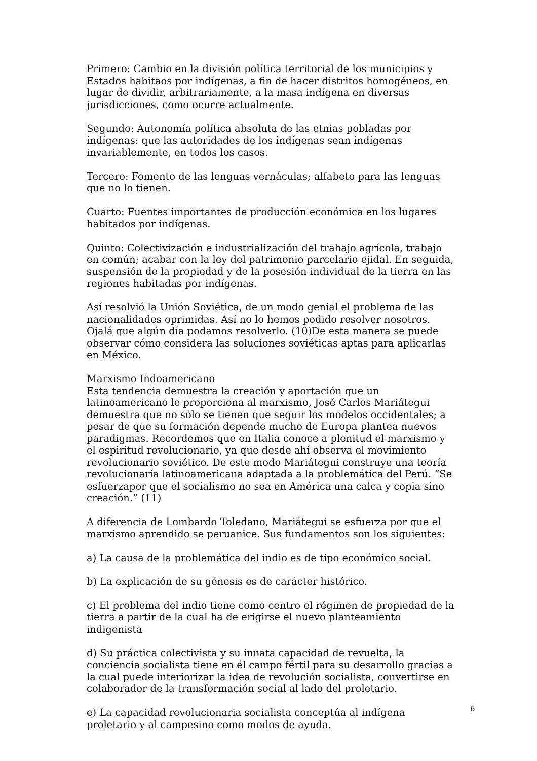Primero: Cambio en la división política territorial de los municipios y Estados habitaos por indígenas, a fin de hacer distritos homogéneos, en lugar de dividir, arbitrariamente, a la masa indígena en diversas jurisdicciones, como ocurre actualmente.
Segundo: Autonomía política absoluta de las etnias pobladas por indígenas: que las autoridades de los indígenas sean indígenas invariablemente, en todos los casos.
Tercero: Fomento de las lenguas vernáculas; alfabeto para las lenguas que no lo tienen.
Cuarto: Fuentes importantes de producción económica en los lugares habitados por indígenas.
Quinto: Colectivización e industrialización del trabajo agrícola, trabajo en común; acabar con la ley del patrimonio parcelario ejidal. En seguida, suspensión de la propiedad y de la posesión individual de la tierra en las regiones habitadas por indígenas.
Así resolvió la Unión Soviética, de un modo genial el problema de las nacionalidades oprimidas. Así no lo hemos podido resolver nosotros. Ojalá que algún día podamos resolverlo. (10)De esta manera se puede observar cómo considera las soluciones soviéticas aptas para aplicarlas en México.
Marxismo Indoamericano
Esta tendencia demuestra la creación y aportación que un latinoamericano le proporciona al marxismo, José Carlos Mariátegui demuestra que no sólo se tienen que seguir los modelos occidentales; a pesar de que su formación depende mucho de Europa plantea nuevos paradigmas. Recordemos que en Italia conoce a plenitud el marxismo y el espiritud revolucionario, ya que desde ahí observa el movimiento revolucionario soviético. De este modo Mariátegui construye una teoría revolucionaría latinoamericana adaptada a la problemática del Perú. “Se esfuerzapor que el socialismo no sea en América una calca y copia sino creación.” (11)
A diferencia de Lombardo Toledano, Mariátegui se esfuerza por que el marxismo aprendido se peruanice. Sus fundamentos son los siguientes:
a) La causa de la problemática del indio es de tipo económico social.
b) La explicación de su génesis es de carácter histórico.
c) El problema del indio tiene como centro el régimen de propiedad de la tierra a partir de la cual ha de erigirse el nuevo planteamiento indigenista
d) Su práctica colectivista y su innata capacidad de revuelta, la conciencia socialista tiene en él campo fértil para su desarrollo gracias a la cual puede interiorizar la idea de revolución socialista, convertirse en colaborador de la transformación social al lado del proletario.
e) La capacidad revolucionaria socialista conceptúa al indígena proletario y al campesino como modos de ayuda.
6